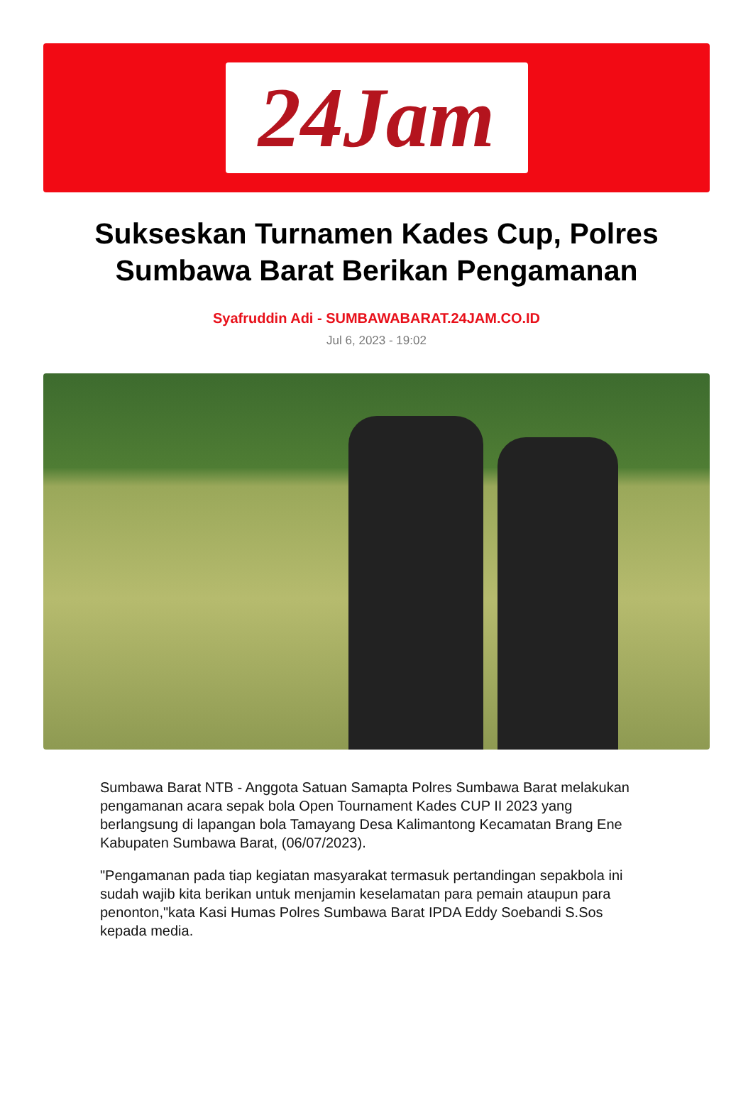24Jam
Sukseskan Turnamen Kades Cup, Polres Sumbawa Barat Berikan Pengamanan
Syafruddin Adi - SUMBAWABARAT.24JAM.CO.ID
Jul 6, 2023 - 19:02
Sumbawa Barat NTB - Anggota Satuan Samapta Polres Sumbawa Barat melakukan pengamanan acara sepak bola Open Tournament Kades CUP II 2023 yang berlangsung di lapangan bola Tamayang Desa Kalimantong Kecamatan Brang Ene Kabupaten Sumbawa Barat, (06/07/2023).
"Pengamanan pada tiap kegiatan masyarakat termasuk pertandingan sepakbola ini sudah wajib kita berikan untuk menjamin keselamatan para pemain ataupun para penonton,"kata Kasi Humas Polres Sumbawa Barat IPDA Eddy Soebandi S.Sos kepada media.